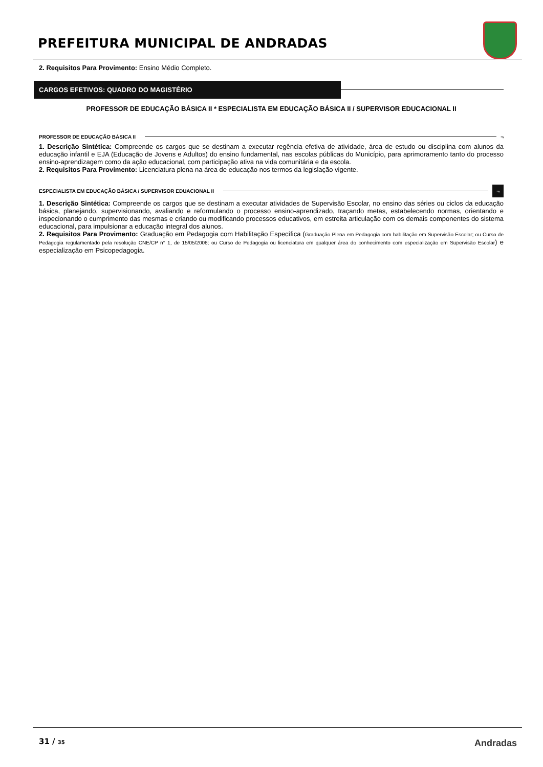PREFEITURA MUNICIPAL DE ANDRADAS
2. Requisitos Para Provimento: Ensino Médio Completo.
CARGOS EFETIVOS: QUADRO DO MAGISTÉRIO
PROFESSOR DE EDUCAÇÃO BÁSICA II * ESPECIALISTA EM EDUCAÇÃO BÁSICA II / SUPERVISOR EDUCACIONAL II
PROFESSOR DE EDUCAÇÃO BÁSICA II ¬
1. Descrição Sintética: Compreende os cargos que se destinam a executar regência efetiva de atividade, área de estudo ou disciplina com alunos da educação infantil e EJA (Educação de Jovens e Adultos) do ensino fundamental, nas escolas públicas do Município, para aprimoramento tanto do processo ensino-aprendizagem como da ação educacional, com participação ativa na vida comunitária e da escola.
2. Requisitos Para Provimento: Licenciatura plena na área de educação nos termos da legislação vigente.
ESPECIALISTA EM EDUCAÇÃO BÁSICA / SUPERVISOR EDUACIONAL II ¬
1. Descrição Sintética: Compreende os cargos que se destinam a executar atividades de Supervisão Escolar, no ensino das séries ou ciclos da educação básica, planejando, supervisionando, avaliando e reformulando o processo ensino-aprendizado, traçando metas, estabelecendo normas, orientando e inspecionando o cumprimento das mesmas e criando ou modificando processos educativos, em estreita articulação com os demais componentes do sistema educacional, para impulsionar a educação integral dos alunos.
2. Requisitos Para Provimento: Graduação em Pedagogia com Habilitação Específica (Graduação Plena em Pedagogia com habilitação em Supervisão Escolar; ou Curso de Pedagogia regulamentado pela resolução CNE/CP n° 1, de 15/05/2006; ou Curso de Pedagogia ou licenciatura em qualquer área do conhecimento com especialização em Supervisão Escolar) e especialização em Psicopedagogia.
31 / 35 Andradas